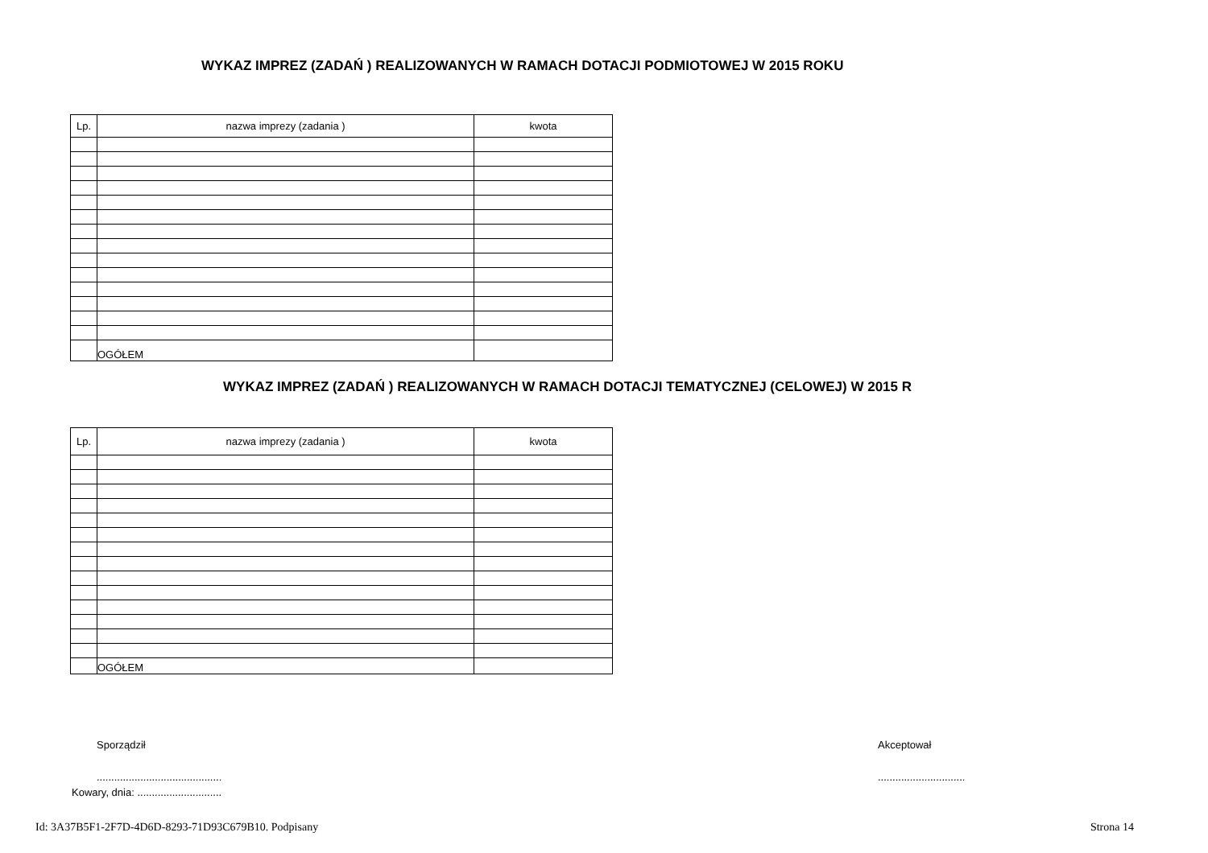WYKAZ IMPREZ (ZADAŃ ) REALIZOWANYCH W RAMACH DOTACJI PODMIOTOWEJ W 2015 ROKU
| Lp. | nazwa imprezy (zadania ) | kwota |
| --- | --- | --- |
| | OGÓŁEM | |
WYKAZ IMPREZ (ZADAŃ ) REALIZOWANYCH W RAMACH DOTACJI TEMATYCZNEJ (CELOWEJ) W 2015 R
| Lp. | nazwa imprezy (zadania ) | kwota |
| --- | --- | --- |
| | OGÓŁEM | |
Sporządził Akceptował
.........................................................................
Kowary, dnia: .............................
Id: 3A37B5F1-2F7D-4D6D-8293-71D93C679B10. Podpisany Strona 14